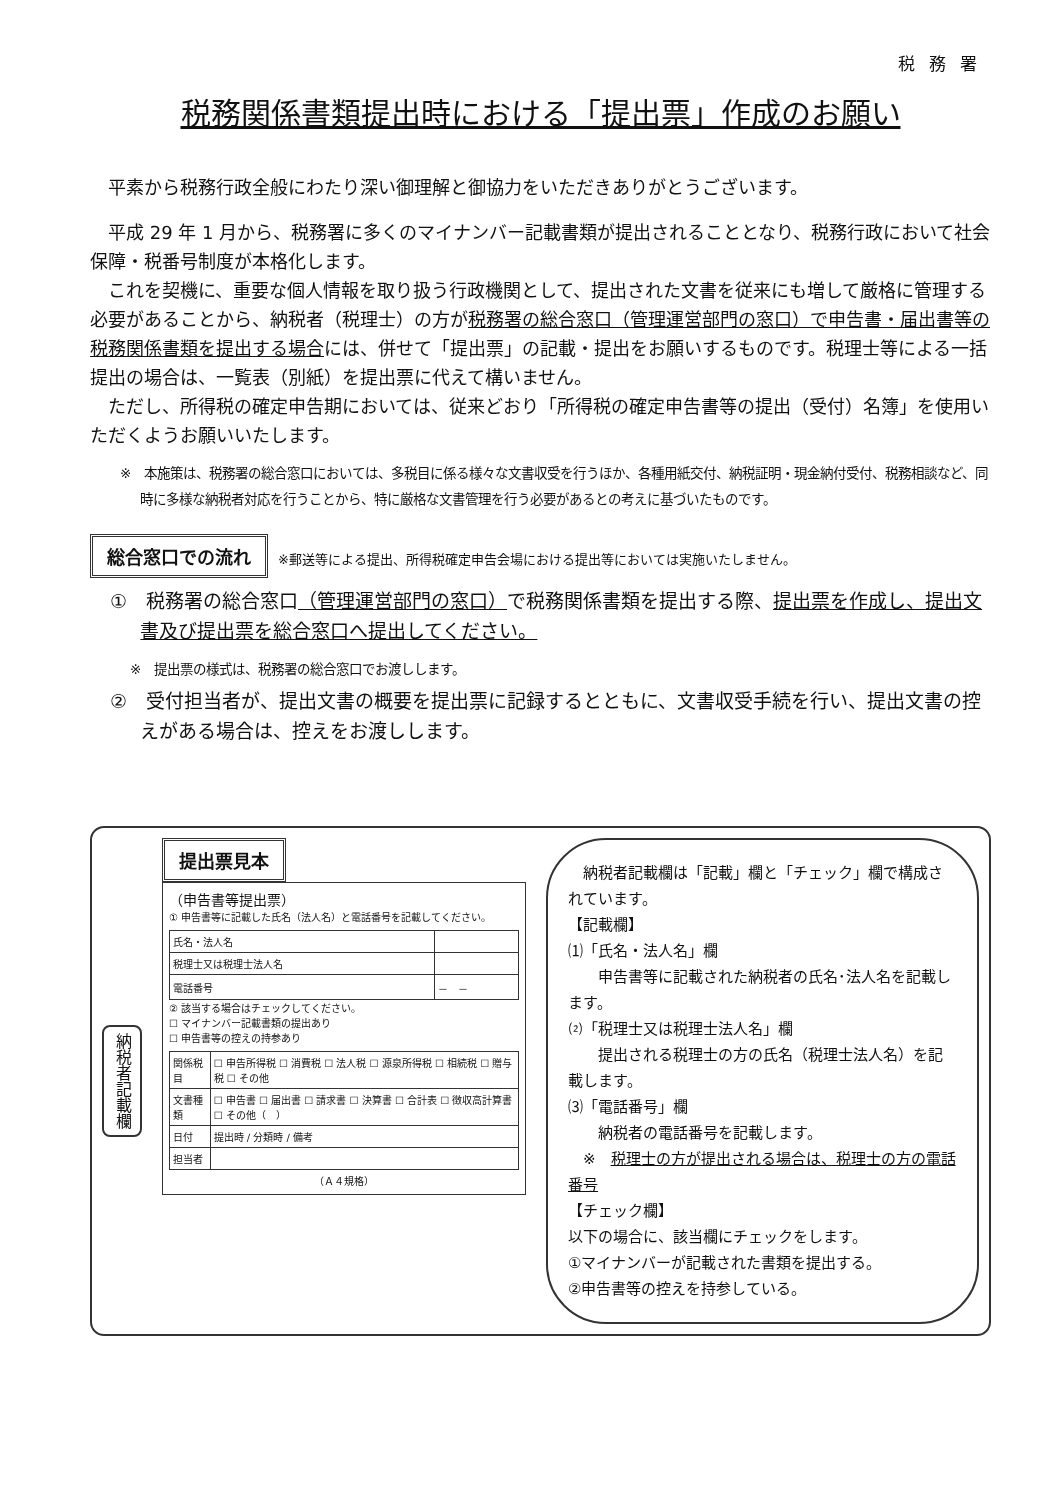税務署
税務関係書類提出時における「提出票」作成のお願い
平素から税務行政全般にわたり深い御理解と御協力をいただきありがとうございます。
平成 29 年 1 月から、税務署に多くのマイナンバー記載書類が提出されることとなり、税務行政において社会保障・税番号制度が本格化します。
これを契機に、重要な個人情報を取り扱う行政機関として、提出された文書を従来にも増して厳格に管理する必要があることから、納税者（税理士）の方が税務署の総合窓口（管理運営部門の窓口）で申告書・届出書等の税務関係書類を提出する場合には、併せて「提出票」の記載・提出をお願いするものです。税理士等による一括提出の場合は、一覧表（別紙）を提出票に代えて構いません。
ただし、所得税の確定申告期においては、従来どおり「所得税の確定申告書等の提出（受付）名簿」を使用いただくようお願いいたします。
※　本施策は、税務署の総合窓口においては、多税目に係る様々な文書収受を行うほか、各種用紙交付、納税証明・現金納付受付、税務相談など、同時に多様な納税者対応を行うことから、特に厳格な文書管理を行う必要があるとの考えに基づいたものです。
総合窓口での流れ ※郵送等による提出、所得税確定申告会場における提出等においては実施いたしません。
①　税務署の総合窓口（管理運営部門の窓口）で税務関係書類を提出する際、提出票を作成し、提出文書及び提出票を総合窓口へ提出してください。
※　提出票の様式は、税務署の総合窓口でお渡しします。
②　受付担当者が、提出文書の概要を提出票に記録するとともに、文書収受手続を行い、提出文書の控えがある場合は、控えをお渡しします。
納税者記載欄
提出票見本
（申告書等提出票）
① 申告書等に記載した氏名（法人名）と電話番号を記載してください。
| 氏名・法人名 | |
| 税理士又は税理士法人名 | |
| 電話番号 | － － |
② 該当する場合はチェックしてください。
☐ マイナンバー記載書類の提出あり
☐ 申告書等の控えの持参あり
| 関係税目 | ☐ 申告所得税 ☐ 消費税 ☐ 法人税 ☐ 源泉所得税 ☐ 相続税 ☐ 贈与税 ☐ その他 |
| 文書種類 | ☐ 申告書 ☐ 届出書 ☐ 請求書 ☐ 決算書 ☐ 合計表 ☐ 徴収高計算書 ☐ その他（ ） |
| 日付 | 提出時 / 分類時 / 備考 |
| 担当者 | |
（Ａ４規格）
　納税者記載欄は「記載」欄と「チェック」欄で構成されています。
【記載欄】
⑴「氏名・法人名」欄
　　申告書等に記載された納税者の氏名･法人名を記載します。
⑵「税理士又は税理士法人名」欄
　　提出される税理士の方の氏名（税理士法人名）を記載します。
⑶「電話番号」欄
　　納税者の電話番号を記載します。
　※　税理士の方が提出される場合は、税理士の方の電話番号
【チェック欄】
以下の場合に、該当欄にチェックをします。
①マイナンバーが記載された書類を提出する。
②申告書等の控えを持参している。